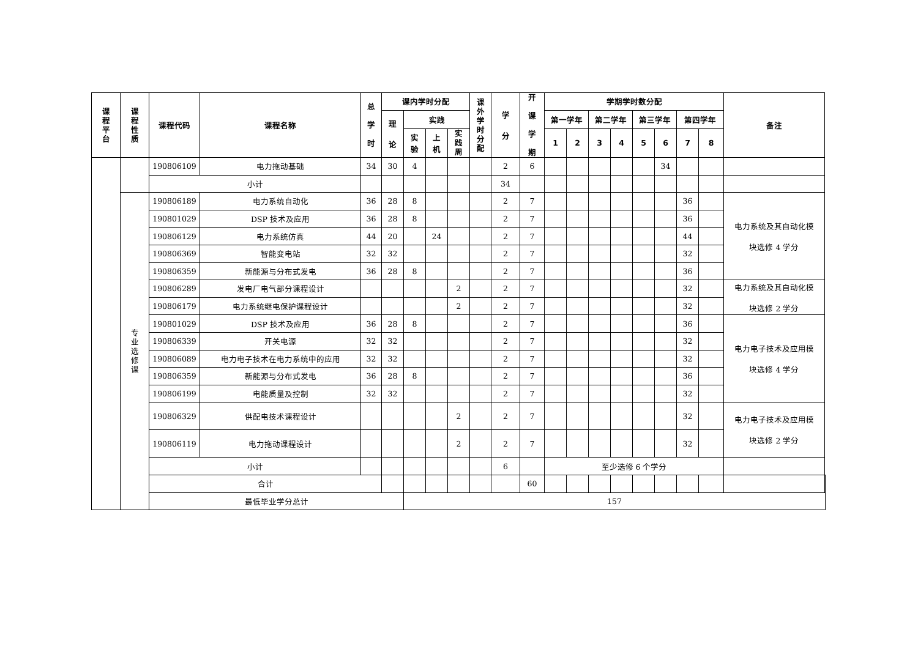| 课 程 平 台 | 课 程 性 质 | 课程代码 | 课程名称 | 总 学 时 | 课内学时分配 | | | | 课 外 学 时 分 配 | 学 分 | 开 课 学 期 | 学期学时数分配 | | | | | | | | 备注 | |
| --- | --- | --- | --- | --- | --- | --- | --- | --- | --- | --- | --- | --- | --- | --- | --- | --- | --- | --- | --- | --- | --- |
| | | | | | 理 论 | 实践 | | | | | | 第一学年 | | 第二学年 | | 第三学年 | | 第四学年 | | | |
| | | | | | | 实 验 | 上 机 | 实 践 周 | | | | 1 | 2 | 3 | 4 | 5 | 6 | 7 | 8 | | |
| | | 190806109 | 电力拖动基础 | 34 | 30 | 4 | | | | 2 | 6 | | | | | | 34 | | | | |
| | | 小计 | | | | | | | | 34 | | | | | | | | | | | |
| | 专 业 选 修 课 | 190806189 | 电力系统自动化 | 36 | 28 | 8 | | | | 2 | 7 | | | | | | | 36 | | 电力系统及其自动化模 块选修 4 学分 | |
| | | 190801029 | DSP 技术及应用 | 36 | 28 | 8 | | | | 2 | 7 | | | | | | | 36 | | | |
| | | 190806129 | 电力系统仿真 | 44 | 20 | | 24 | | | 2 | 7 | | | | | | | 44 | | | |
| | | 190806369 | 智能变电站 | 32 | 32 | | | | | 2 | 7 | | | | | | | 32 | | | |
| | | 190806359 | 新能源与分布式发电 | 36 | 28 | 8 | | | | 2 | 7 | | | | | | | 36 | | | |
| | | 190806289 | 发电厂电气部分课程设计 | | | | | 2 | | 2 | 7 | | | | | | | 32 | | 电力系统及其自动化模 块选修 2 学分 | |
| | | 190806179 | 电力系统继电保护课程设计 | | | | | 2 | | 2 | 7 | | | | | | | 32 | | | |
| | | 190801029 | DSP 技术及应用 | 36 | 28 | 8 | | | | 2 | 7 | | | | | | | 36 | | 电力电子技术及应用模 块选修 4 学分 | |
| | | 190806339 | 开关电源 | 32 | 32 | | | | | 2 | 7 | | | | | | | 32 | | | |
| | | 190806089 | 电力电子技术在电力系统中的应用 | 32 | 32 | | | | | 2 | 7 | | | | | | | 32 | | | |
| | | 190806359 | 新能源与分布式发电 | 36 | 28 | 8 | | | | 2 | 7 | | | | | | | 36 | | | |
| | | 190806199 | 电能质量及控制 | 32 | 32 | | | | | 2 | 7 | | | | | | | 32 | | | |
| | | 190806329 | 供配电技术课程设计 | | | | | 2 | | 2 | 7 | | | | | | | 32 | | 电力电子技术及应用模 块选修 2 学分 | |
| | | 190806119 | 电力拖动课程设计 | | | | | 2 | | 2 | 7 | | | | | | | 32 | | | |
| | | 小计 | | | | | | | | 6 | | 至少选修 6 个学分 | | | | | | | | | |
| | | 合计 | | | | | | | | | 60 | | | | | | | | | | |
| | | 最低毕业学分总计 | | | | 157 | | | | | | | | | | | | | | | |